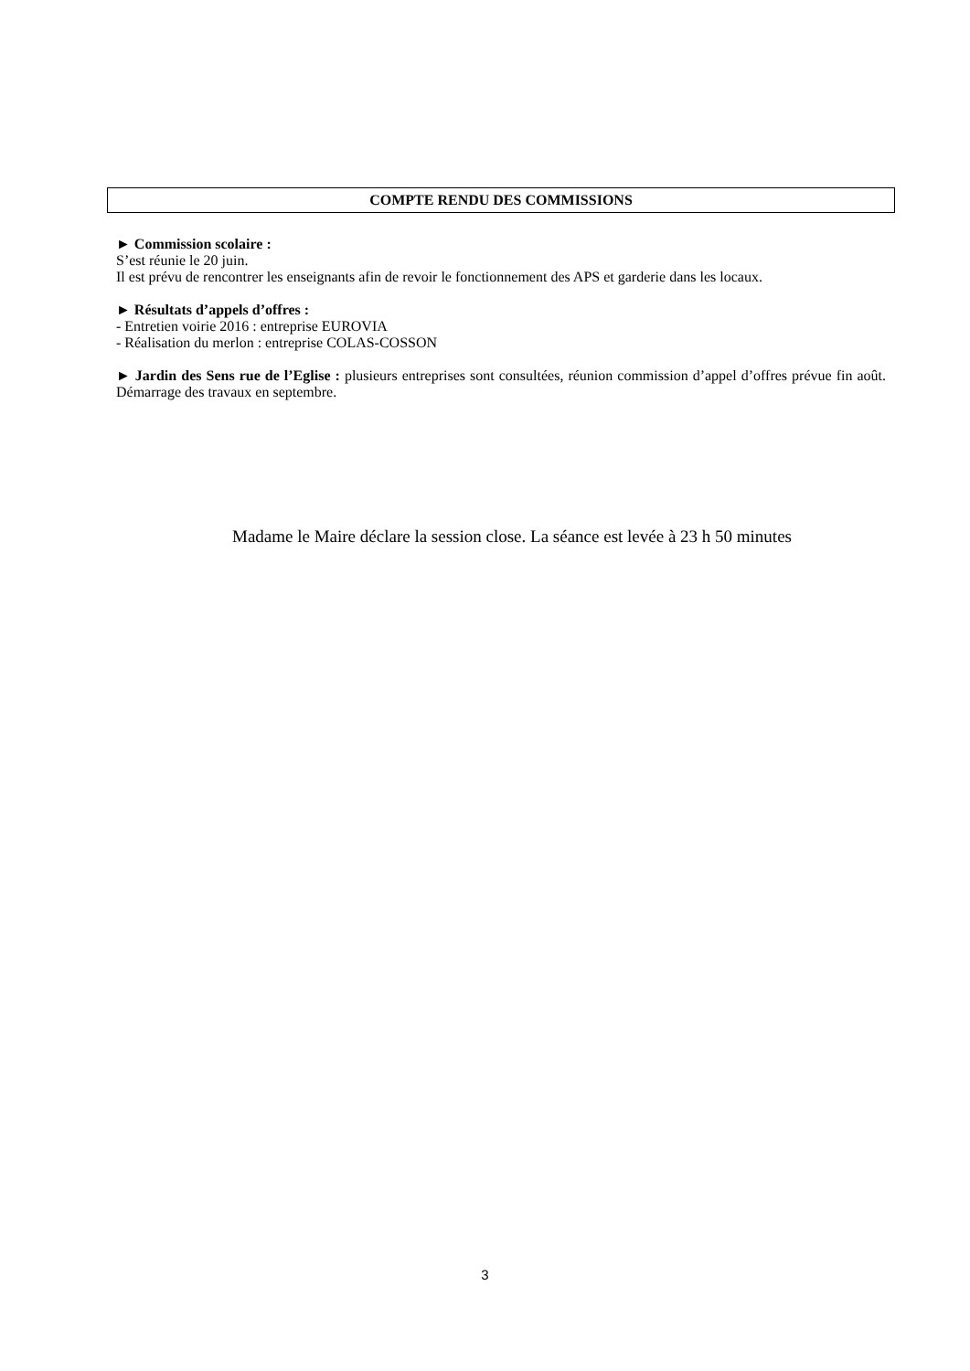COMPTE RENDU DES COMMISSIONS
► Commission scolaire :
S’est réunie le 20 juin.
Il est prévu de rencontrer les enseignants afin de revoir le fonctionnement des APS et garderie dans les locaux.
► Résultats d’appels d’offres :
- Entretien voirie 2016 : entreprise EUROVIA
- Réalisation du merlon : entreprise COLAS-COSSON
► Jardin des Sens rue de l’Eglise : plusieurs entreprises sont consultées, réunion commission d’appel d’offres prévue fin août. Démarrage des travaux en septembre.
Madame le Maire déclare la session close. La séance est levée à 23 h 50 minutes
3